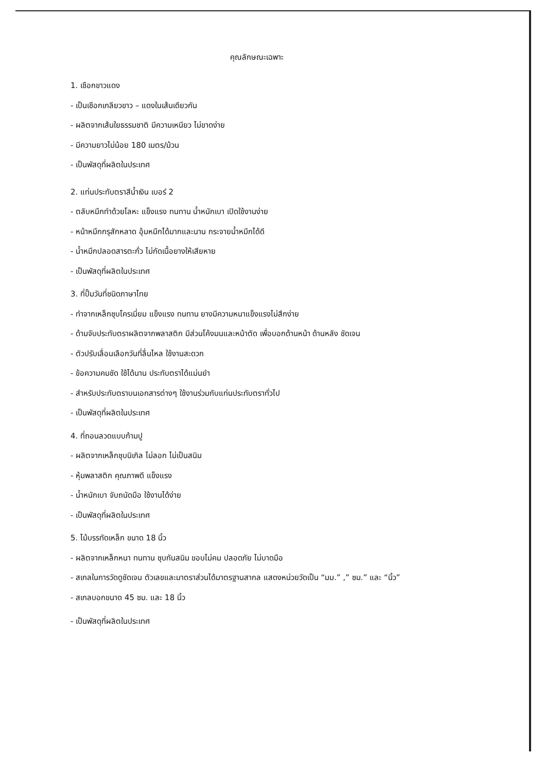คุณลักษณะเฉพาะ
1. เชือกขาวแดง
- เป็นเชือกเกลียวขาว – แดงในเส้นเดียวกัน
- ผลิตจากเส้นใยธรรมชาติ มีความเหนียว ไม่ขาดง่าย
- มีความยาวไม่น้อย 180 เมตร/ม้วน
- เป็นพัสดุที่ผลิตในประเทศ
2. แท่นประทับตราสีน้ำเงิน เบอร์ 2
- ตลับหมึกทำด้วยโลหะ แข็งแรง ทนทาน น้ำหนักเบา เปิดใช้งานง่าย
- หน้าหมึกกรุสักหลาด อุ้มหมึกได้มากและนาน กระจายน้ำหมึกได้ดี
- น้ำหมึกปลอดสารตะกั่ว ไม่กัดเนื้อยางให้เสียหาย
- เป็นพัสดุที่ผลิตในประเทศ
3. ที่ปั๊มวันที่ชนิดภาษาไทย
- ทำจากเหล็กชุบโครเมี่ยม แข็งแรง ทนทาน ยางมีความหนาแข็งแรงไม่สึกง่าย
- ด้ามจับประทับตราผลิตจากพลาสติก มีส่วนโค้งมนและหน้าตัด เพื่อบอกด้านหน้า ด้านหลัง ชัดเจน
- ตัวปรับเลื่อนเลือกวันที่ลื่นไหล ใช้งานสะดวก
- ข้อความคมชัด ใช้ได้นาน ประทับตราได้แม่นยำ
- สำหรับประทับตราบนเอกสารต่างๆ ใช้งานร่วมกับแท่นประทับตราทั่วไป
- เป็นพัสดุที่ผลิตในประเทศ
4. ที่ถอนลวดแบบก้ามปู
- ผลิตจากเหล็กชุบนิเกิล ไม่ลอก ไม่เป็นสนิม
- หุ้มพลาสติก คุณภาพดี แข็งแรง
- น้ำหนักเบา จับถนัดมือ ใช้งานได้ง่าย
- เป็นพัสดุที่ผลิตในประเทศ
5. ไม้บรรทัดเหล็ก ขนาด 18 นิ้ว
- ผลิตจากเหล็กหนา ทนทาน ชุบกันสนิม ขอบไม่คม ปลอดภัย ไม่บาดมือ
- สเกลในการวัดดูชัดเจน ตัวเลขและมาตราส่วนได้มาตรฐานสากล แสดงหน่วยวัดเป็น “มม.” ,” ซม.” และ “นิ้ว”
- สเกลบอกขนาด 45 ซม. และ 18 นิ้ว
- เป็นพัสดุที่ผลิตในประเทศ